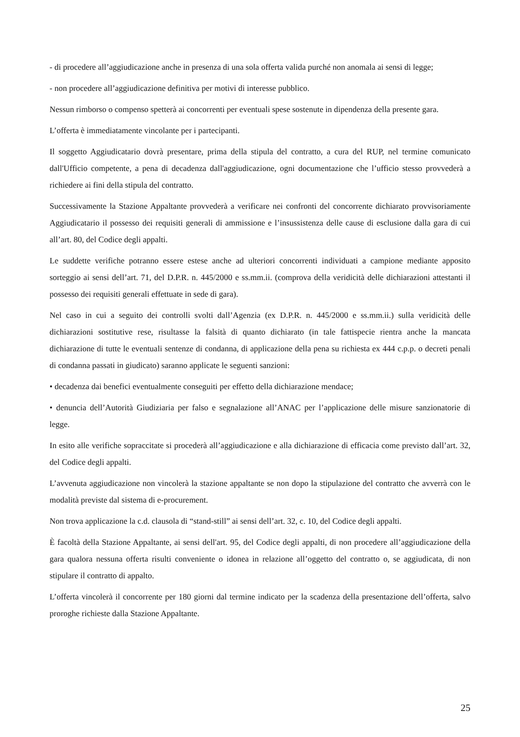- di procedere all’aggiudicazione anche in presenza di una sola offerta valida purché non anomala ai sensi di legge;
- non procedere all’aggiudicazione definitiva per motivi di interesse pubblico.
Nessun rimborso o compenso spetterà ai concorrenti per eventuali spese sostenute in dipendenza della presente gara.
L’offerta è immediatamente vincolante per i partecipanti.
Il soggetto Aggiudicatario dovrà presentare, prima della stipula del contratto, a cura del RUP, nel termine comunicato dall'Ufficio competente, a pena di decadenza dall'aggiudicazione, ogni documentazione che l’ufficio stesso provvederà a richiedere ai fini della stipula del contratto.
Successivamente la Stazione Appaltante provvederà a verificare nei confronti del concorrente dichiarato provvisoriamente Aggiudicatario il possesso dei requisiti generali di ammissione e l’insussistenza delle cause di esclusione dalla gara di cui all’art. 80, del Codice degli appalti.
Le suddette verifiche potranno essere estese anche ad ulteriori concorrenti individuati a campione mediante apposito sorteggio ai sensi dell’art. 71, del D.P.R. n. 445/2000 e ss.mm.ii. (comprova della veridicità delle dichiarazioni attestanti il possesso dei requisiti generali effettuate in sede di gara).
Nel caso in cui a seguito dei controlli svolti dall’Agenzia (ex D.P.R. n. 445/2000 e ss.mm.ii.) sulla veridicità delle dichiarazioni sostitutive rese, risultasse la falsità di quanto dichiarato (in tale fattispecie rientra anche la mancata dichiarazione di tutte le eventuali sentenze di condanna, di applicazione della pena su richiesta ex 444 c.p.p. o decreti penali di condanna passati in giudicato) saranno applicate le seguenti sanzioni:
• decadenza dai benefici eventualmente conseguiti per effetto della dichiarazione mendace;
• denuncia dell’Autorità Giudiziaria per falso e segnalazione all’ANAC per l’applicazione delle misure sanzionatorie di legge.
In esito alle verifiche sopraccitate si procederà all’aggiudicazione e alla dichiarazione di efficacia come previsto dall’art. 32, del Codice degli appalti.
L’avvenuta aggiudicazione non vincolerà la stazione appaltante se non dopo la stipulazione del contratto che avverrà con le modalità previste dal sistema di e-procurement.
Non trova applicazione la c.d. clausola di “stand-still” ai sensi dell’art. 32, c. 10, del Codice degli appalti.
È facoltà della Stazione Appaltante, ai sensi dell'art. 95, del Codice degli appalti, di non procedere all’aggiudicazione della gara qualora nessuna offerta risulti conveniente o idonea in relazione all’oggetto del contratto o, se aggiudicata, di non stipulare il contratto di appalto.
L’offerta vincolerà il concorrente per 180 giorni dal termine indicato per la scadenza della presentazione dell’offerta, salvo proroghe richieste dalla Stazione Appaltante.
25